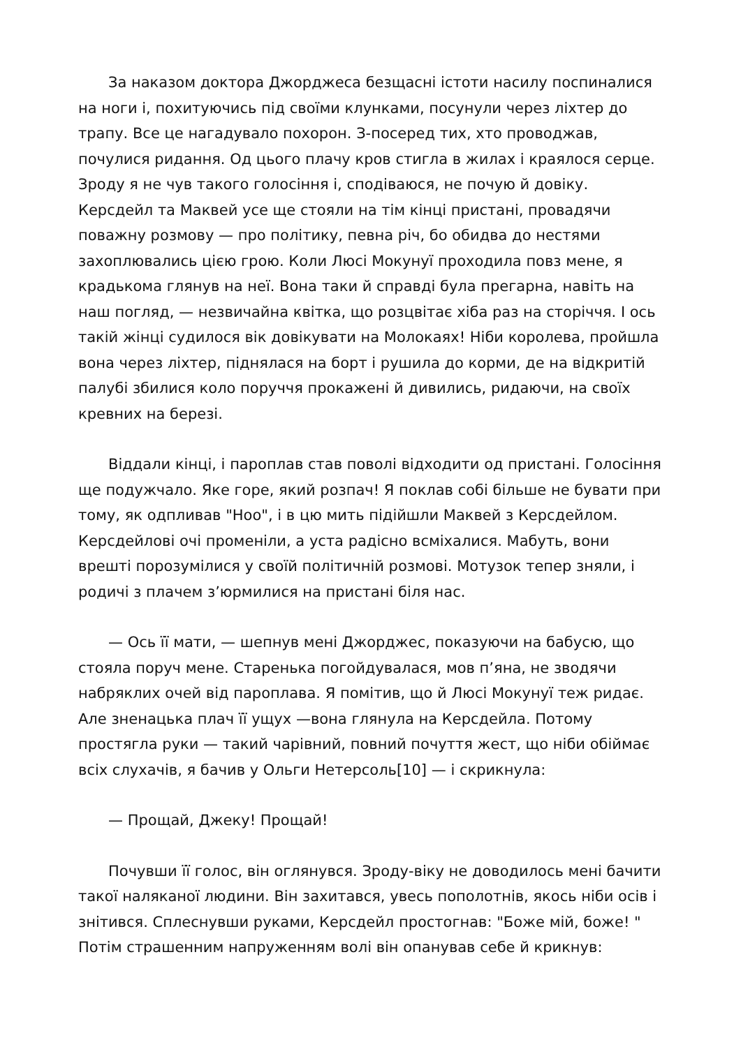За наказом доктора Джорджеса безщасні істоти насилу поспиналися на ноги і, похитуючись під своїми клунками, посунули через ліхтер до трапу. Все це нагадувало похорон. З-посеред тих, хто проводжав, почулися ридання. Од цього плачу кров стигла в жилах і краялося серце. Зроду я не чув такого голосіння і, сподіваюся, не почую й довіку. Керсдейл та Маквей усе ще стояли на тім кінці пристані, провадячи поважну розмову — про політику, певна річ, бо обидва до нестями захоплювались цією грою. Коли Люсі Мокунуї проходила повз мене, я крадькома глянув на неї. Вона таки й справді була прегарна, навіть на наш погляд, — незвичайна квітка, що розцвітає хіба раз на сторіччя. І ось такій жінці судилося вік довікувати на Молокаях! Ніби королева, пройшла вона через ліхтер, піднялася на борт і рушила до корми, де на відкритій палубі збилися коло поруччя прокажені й дивились, ридаючи, на своїх кревних на березі.
Віддали кінці, і пароплав став поволі відходити од пристані. Голосіння ще подужчало. Яке горе, який розпач! Я поклав собі більше не бувати при тому, як одпливав "Ноо", і в цю мить підійшли Маквей з Керсдейлом. Керсдейлові очі променіли, а уста радісно всміхалися. Мабуть, вони врешті порозумілися у своїй політичній розмові. Мотузок тепер зняли, і родичі з плачем з’юрмилися на пристані біля нас.
— Ось її мати, — шепнув мені Джорджес, показуючи на бабусю, що стояла поруч мене. Старенька погойдувалася, мов п’яна, не зводячи набряклих очей від пароплава. Я помітив, що й Люсі Мокунуї теж ридає. Але зненацька плач її ущух —вона глянула на Керсдейла. Потому простягла руки — такий чарівний, повний почуття жест, що ніби обіймає всіх слухачів, я бачив у Ольги Нетерсоль[10] — і скрикнула:
— Прощай, Джеку! Прощай!
Почувши її голос, він оглянувся. Зроду-віку не доводилось мені бачити такої наляканої людини. Він захитався, увесь пополотнів, якось ніби осів і знітився. Сплеснувши руками, Керсдейл простогнав: "Боже мій, боже! " Потім страшенним напруженням волі він опанував себе й крикнув: